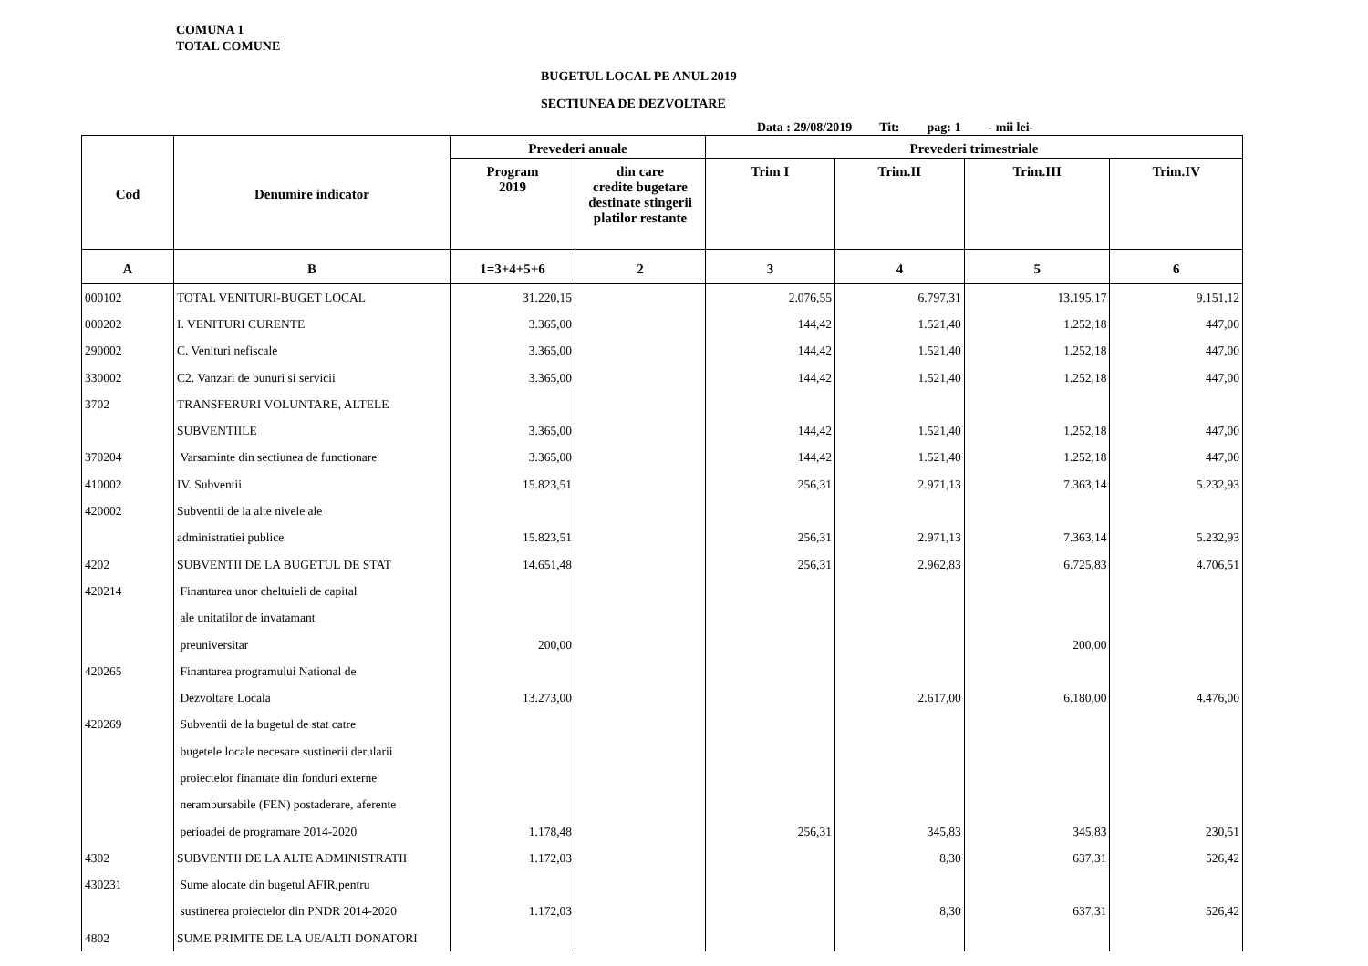COMUNA 1
TOTAL COMUNE
BUGETUL LOCAL PE ANUL 2019
SECTIUNEA DE DEZVOLTARE
Data : 29/08/2019 Tit: pag: 1 - mii lei-
| Cod | Denumire indicator | Prevederi anuale | | Prevederi trimestriale | | | |
| --- | --- | --- | --- | --- | --- | --- | --- |
| | | Program 2019 | din care credite bugetare destinate stingerii platilor restante | Trim I | Trim.II | Trim.III | Trim.IV |
| A | B | 1=3+4+5+6 | 2 | 3 | 4 | 5 | 6 |
| 000102 | TOTAL VENITURI-BUGET LOCAL | 31.220,15 | | 2.076,55 | 6.797,31 | 13.195,17 | 9.151,12 |
| 000202 | I. VENITURI CURENTE | 3.365,00 | | 144,42 | 1.521,40 | 1.252,18 | 447,00 |
| 290002 | C. Venituri nefiscale | 3.365,00 | | 144,42 | 1.521,40 | 1.252,18 | 447,00 |
| 330002 | C2. Vanzari de bunuri si servicii | 3.365,00 | | 144,42 | 1.521,40 | 1.252,18 | 447,00 |
| 3702 | TRANSFERURI VOLUNTARE, ALTELE | | | | | | |
| | SUBVENTIILE | 3.365,00 | | 144,42 | 1.521,40 | 1.252,18 | 447,00 |
| 370204 | Varsaminte din sectiunea de functionare | 3.365,00 | | 144,42 | 1.521,40 | 1.252,18 | 447,00 |
| 410002 | IV. Subventii | 15.823,51 | | 256,31 | 2.971,13 | 7.363,14 | 5.232,93 |
| 420002 | Subventii de la alte nivele ale | | | | | | |
| | administratiei publice | 15.823,51 | | 256,31 | 2.971,13 | 7.363,14 | 5.232,93 |
| 4202 | SUBVENTII DE LA BUGETUL DE STAT | 14.651,48 | | 256,31 | 2.962,83 | 6.725,83 | 4.706,51 |
| 420214 | Finantarea unor cheltuieli de capital | | | | | | |
| | ale unitatilor de invatamant | | | | | | |
| | preuniversitar | 200,00 | | | | 200,00 | |
| 420265 | Finantarea programului National de | | | | | | |
| | Dezvoltare Locala | 13.273,00 | | | 2.617,00 | 6.180,00 | 4.476,00 |
| 420269 | Subventii de la bugetul de stat catre | | | | | | |
| | bugetele locale necesare sustinerii derularii | | | | | | |
| | proiectelor finantate din fonduri externe | | | | | | |
| | nerambursabile (FEN) postaderare, aferente | | | | | | |
| | perioadei de programare 2014-2020 | 1.178,48 | | 256,31 | 345,83 | 345,83 | 230,51 |
| 4302 | SUBVENTII DE LA ALTE ADMINISTRATII | 1.172,03 | | | 8,30 | 637,31 | 526,42 |
| 430231 | Sume alocate din bugetul AFIR,pentru | | | | | | |
| | sustinerea proiectelor din PNDR 2014-2020 | 1.172,03 | | | 8,30 | 637,31 | 526,42 |
| 4802 | SUME PRIMITE DE LA UE/ALTI DONATORI | | | | | | |